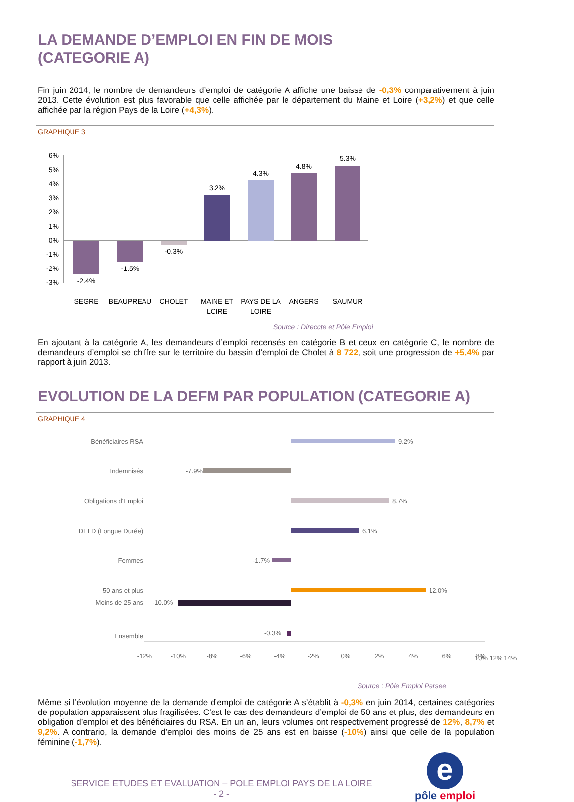LA DEMANDE D’EMPLOI EN FIN DE MOIS
(CATEGORIE A)
Fin juin 2014, le nombre de demandeurs d’emploi de catégorie A affiche une baisse de -0,3% comparativement à juin 2013. Cette évolution est plus favorable que celle affichée par le département du Maine et Loire (+3,2%) et que celle affichée par la région Pays de la Loire (+4,3%).
GRAPHIQUE 3
6%
5%
4%
3%
2%
1%
0%
-1%
-2%
-3%
-2.4%
-1.5%
-0.3%
3.2%
4.3%
4.8%
5.3%
SEGRE
BEAUPREAU
CHOLET
MAINE ET
LOIRE
PAYS DE LA
LOIRE
ANGERS
SAUMUR
Source : Direccte et Pôle Emploi
En ajoutant à la catégorie A, les demandeurs d’emploi recensés en catégorie B et ceux en catégorie C, le nombre de demandeurs d’emploi se chiffre sur le territoire du bassin d’emploi de Cholet à 8 722, soit une progression de +5,4% par rapport à juin 2013.
EVOLUTION DE LA DEFM PAR POPULATION (CATEGORIE A)
GRAPHIQUE 4
Bénéficiaires RSA
Indemnisés
Obligations d'Emploi
DELD (Longue Durée)
Femmes
50 ans et plus
9.2%
-7.9%
8.7%
6.1%
-1.7%
12.0%
Moins de 25 ans
Ensemble
-10.0%
-0.3%
-12%
-10%
-8%
-6%
-4%
-2%
0%
2%
4%
6%
8%
10% 12% 14%
Source : Pôle Emploi Persee
Même si l’évolution moyenne de la demande d’emploi de catégorie A s’établit à -0,3% en juin 2014, certaines catégories de population apparaissent plus fragilisées. C’est le cas des demandeurs d’emploi de 50 ans et plus, des demandeurs en obligation d’emploi et des bénéficiaires du RSA. En un an, leurs volumes ont respectivement progressé de 12%, 8,7% et 9,2%. A contrario, la demande d’emploi des moins de 25 ans est en baisse (-10%) ainsi que celle de la population féminine (-1,7%).
SERVICE ETUDES ET EVALUATION – POLE EMPLOI PAYS DE LA LOIRE
- 2 -
e
pôle emploi